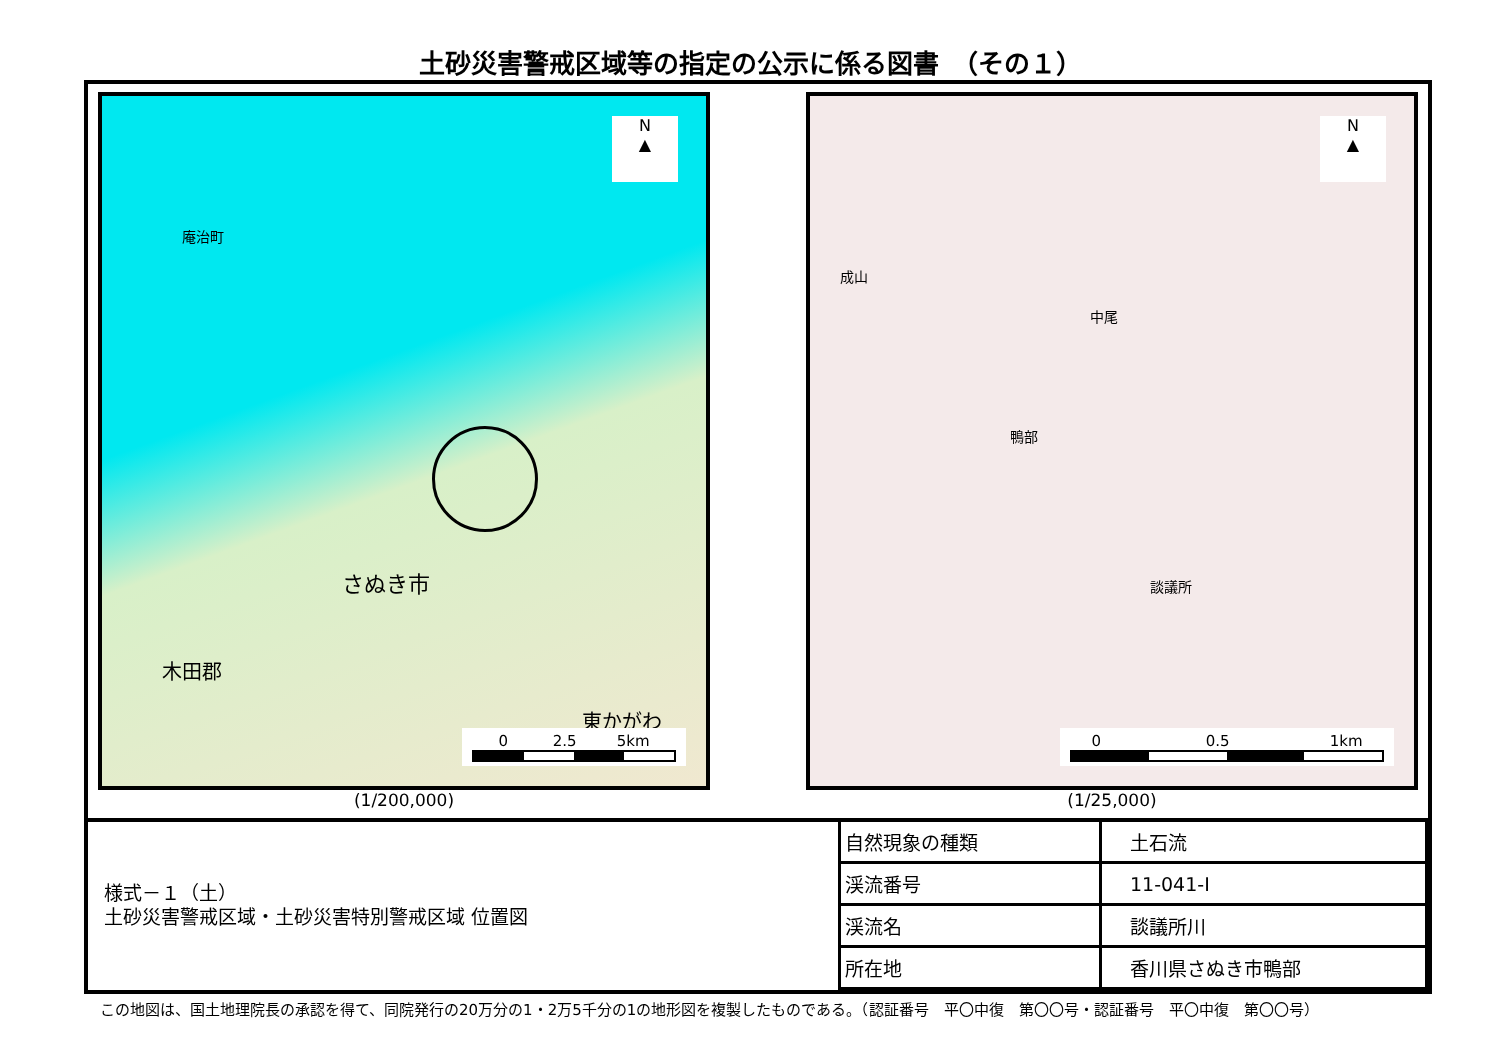土砂災害警戒区域等の指定の公示に係る図書　（その１）
N
▲
庵治町
さぬき市
東かがわ
木田郡
0 2.5 5km
(1/200,000)
N
▲
談議所
鴨部
成山
中尾
0 0.5 1km
(1/25,000)
| 様式－１（土） 土砂災害警戒区域・土砂災害特別警戒区域 位置図 | 自然現象の種類 | 土石流 |
| | 渓流番号 | 11-041-Ⅰ |
| | 渓流名 | 談議所川 |
| | 所在地 | 香川県さぬき市鴨部 |
この地図は、国土地理院長の承認を得て、同院発行の20万分の1・2万5千分の1の地形図を複製したものである。（認証番号　平〇中復　第〇〇号・認証番号　平〇中復　第〇〇号）